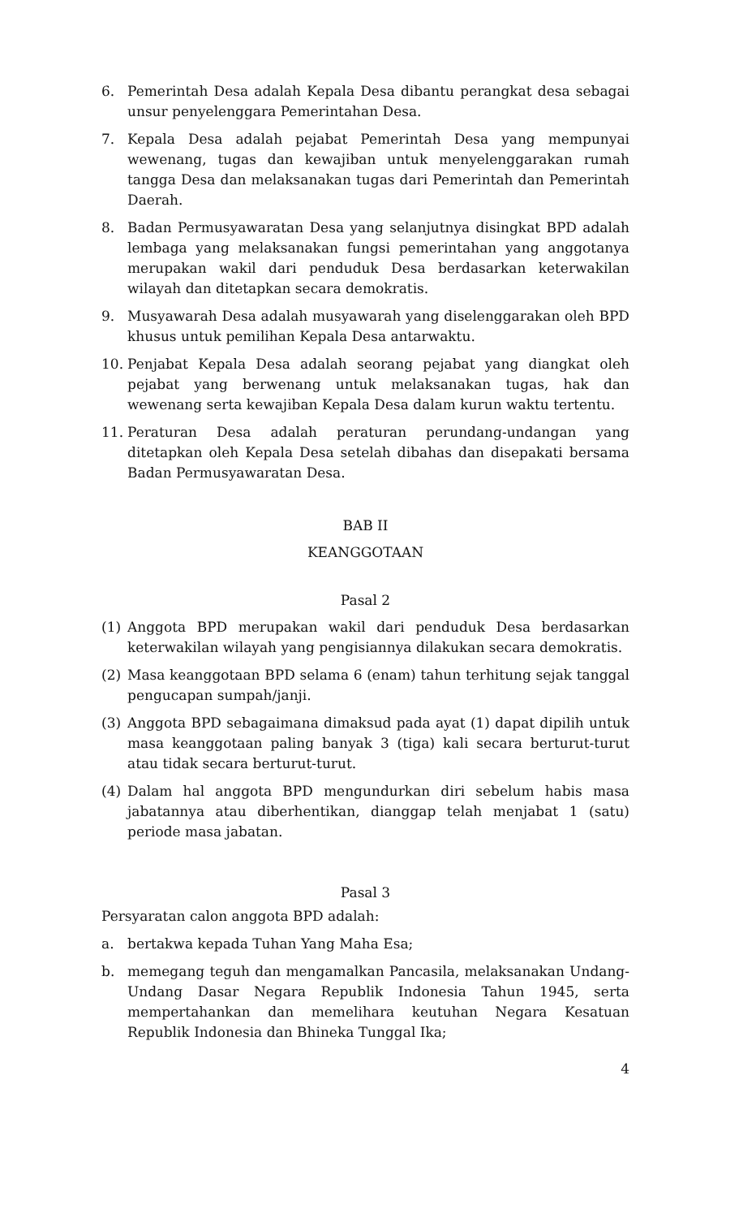6. Pemerintah Desa adalah Kepala Desa dibantu perangkat desa sebagai unsur penyelenggara Pemerintahan Desa.
7. Kepala Desa adalah pejabat Pemerintah Desa yang mempunyai wewenang, tugas dan kewajiban untuk menyelenggarakan rumah tangga Desa dan melaksanakan tugas dari Pemerintah dan Pemerintah Daerah.
8. Badan Permusyawaratan Desa yang selanjutnya disingkat BPD adalah lembaga yang melaksanakan fungsi pemerintahan yang anggotanya merupakan wakil dari penduduk Desa berdasarkan keterwakilan wilayah dan ditetapkan secara demokratis.
9. Musyawarah Desa adalah musyawarah yang diselenggarakan oleh BPD khusus untuk pemilihan Kepala Desa antarwaktu.
10. Penjabat Kepala Desa adalah seorang pejabat yang diangkat oleh pejabat yang berwenang untuk melaksanakan tugas, hak dan wewenang serta kewajiban Kepala Desa dalam kurun waktu tertentu.
11. Peraturan Desa adalah peraturan perundang-undangan yang ditetapkan oleh Kepala Desa setelah dibahas dan disepakati bersama Badan Permusyawaratan Desa.
BAB II
KEANGGOTAAN
Pasal 2
(1) Anggota BPD merupakan wakil dari penduduk Desa berdasarkan keterwakilan wilayah yang pengisiannya dilakukan secara demokratis.
(2) Masa keanggotaan BPD selama 6 (enam) tahun terhitung sejak tanggal pengucapan sumpah/janji.
(3) Anggota BPD sebagaimana dimaksud pada ayat (1) dapat dipilih untuk masa keanggotaan paling banyak 3 (tiga) kali secara berturut-turut atau tidak secara berturut-turut.
(4) Dalam hal anggota BPD mengundurkan diri sebelum habis masa jabatannya atau diberhentikan, dianggap telah menjabat 1 (satu) periode masa jabatan.
Pasal 3
Persyaratan calon anggota BPD adalah:
a. bertakwa kepada Tuhan Yang Maha Esa;
b. memegang teguh dan mengamalkan Pancasila, melaksanakan Undang-Undang Dasar Negara Republik Indonesia Tahun 1945, serta mempertahankan dan memelihara keutuhan Negara Kesatuan Republik Indonesia dan Bhineka Tunggal Ika;
4